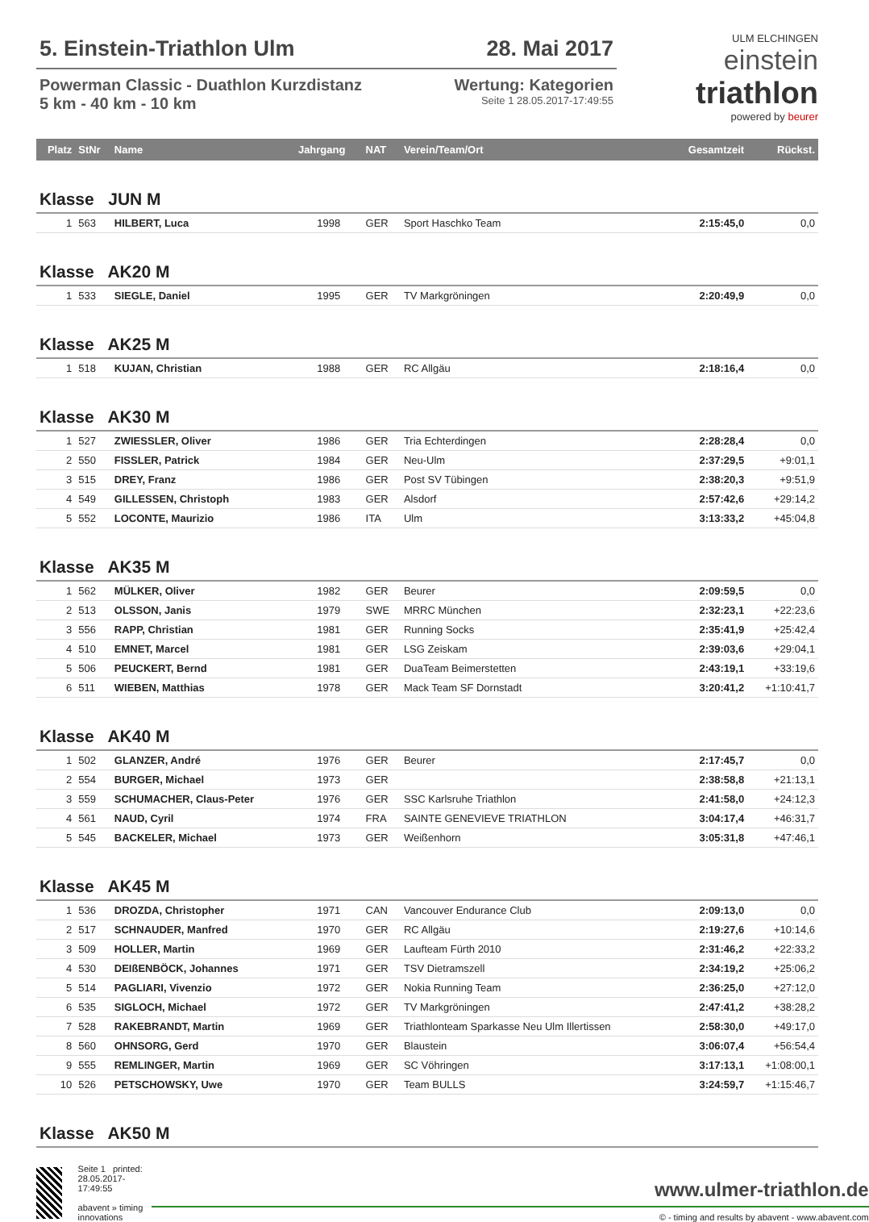5. Einstein-Triathlon Ulm 28. Mai 2017
Powerman Classic - Duathlon Kurzdistanz
5 km - 40 km - 10 km
Wertung: Kategorien
Seite 1 28.05.2017-17:49:55
ULM ELCHINGEN
einstein
triathlon
powered by beurer
| Platz | StNr | Name | Jahrgang | NAT | Verein/Team/Ort | Gesamtzeit | Rückst. |
| --- | --- | --- | --- | --- | --- | --- | --- |
| Klasse JUN M | | | | | | | |
| 1 | 563 | HILBERT, Luca | 1998 | GER | Sport Haschko Team | 2:15:45,0 | 0,0 |
| Klasse AK20 M | | | | | | | |
| 1 | 533 | SIEGLE, Daniel | 1995 | GER | TV Markgröningen | 2:20:49,9 | 0,0 |
| Klasse AK25 M | | | | | | | |
| 1 | 518 | KUJAN, Christian | 1988 | GER | RC Allgäu | 2:18:16,4 | 0,0 |
| Klasse AK30 M | | | | | | | |
| 1 | 527 | ZWIESSLER, Oliver | 1986 | GER | Tria Echterdingen | 2:28:28,4 | 0,0 |
| 2 | 550 | FISSLER, Patrick | 1984 | GER | Neu-Ulm | 2:37:29,5 | +9:01,1 |
| 3 | 515 | DREY, Franz | 1986 | GER | Post SV Tübingen | 2:38:20,3 | +9:51,9 |
| 4 | 549 | GILLESSEN, Christoph | 1983 | GER | Alsdorf | 2:57:42,6 | +29:14,2 |
| 5 | 552 | LOCONTE, Maurizio | 1986 | ITA | Ulm | 3:13:33,2 | +45:04,8 |
| Klasse AK35 M | | | | | | | |
| 1 | 562 | MÜLKER, Oliver | 1982 | GER | Beurer | 2:09:59,5 | 0,0 |
| 2 | 513 | OLSSON, Janis | 1979 | SWE | MRRC München | 2:32:23,1 | +22:23,6 |
| 3 | 556 | RAPP, Christian | 1981 | GER | Running Socks | 2:35:41,9 | +25:42,4 |
| 4 | 510 | EMNET, Marcel | 1981 | GER | LSG Zeiskam | 2:39:03,6 | +29:04,1 |
| 5 | 506 | PEUCKERT, Bernd | 1981 | GER | DuaTeam Beimerstetten | 2:43:19,1 | +33:19,6 |
| 6 | 511 | WIEBEN, Matthias | 1978 | GER | Mack Team SF Dornstadt | 3:20:41,2 | +1:10:41,7 |
| Klasse AK40 M | | | | | | | |
| 1 | 502 | GLANZER, André | 1976 | GER | Beurer | 2:17:45,7 | 0,0 |
| 2 | 554 | BURGER, Michael | 1973 | GER | | 2:38:58,8 | +21:13,1 |
| 3 | 559 | SCHUMACHER, Claus-Peter | 1976 | GER | SSC Karlsruhe Triathlon | 2:41:58,0 | +24:12,3 |
| 4 | 561 | NAUD, Cyril | 1974 | FRA | SAINTE GENEVIEVE TRIATHLON | 3:04:17,4 | +46:31,7 |
| 5 | 545 | BACKELER, Michael | 1973 | GER | Weißenhorn | 3:05:31,8 | +47:46,1 |
| Klasse AK45 M | | | | | | | |
| 1 | 536 | DROZDA, Christopher | 1971 | CAN | Vancouver Endurance Club | 2:09:13,0 | 0,0 |
| 2 | 517 | SCHNAUDER, Manfred | 1970 | GER | RC Allgäu | 2:19:27,6 | +10:14,6 |
| 3 | 509 | HOLLER, Martin | 1969 | GER | Laufteam Fürth 2010 | 2:31:46,2 | +22:33,2 |
| 4 | 530 | DEIßENBÖCK, Johannes | 1971 | GER | TSV Dietramszell | 2:34:19,2 | +25:06,2 |
| 5 | 514 | PAGLIARI, Vivenzio | 1972 | GER | Nokia Running Team | 2:36:25,0 | +27:12,0 |
| 6 | 535 | SIGLOCH, Michael | 1972 | GER | TV Markgröningen | 2:47:41,2 | +38:28,2 |
| 7 | 528 | RAKEBRANDT, Martin | 1969 | GER | Triathlonteam Sparkasse Neu Ulm Illertissen | 2:58:30,0 | +49:17,0 |
| 8 | 560 | OHNSORG, Gerd | 1970 | GER | Blaustein | 3:06:07,4 | +56:54,4 |
| 9 | 555 | REMLINGER, Martin | 1969 | GER | SC Vöhringen | 3:17:13,1 | +1:08:00,1 |
| 10 | 526 | PETSCHOWSKY, Uwe | 1970 | GER | Team BULLS | 3:24:59,7 | +1:15:46,7 |
| Klasse AK50 M | | | | | | | |
Seite 1 printed: 28.05.2017-17:49:55
abavent » timing innovations
www.ulmer-triathlon.de
© - timing and results by abavent - www.abavent.com